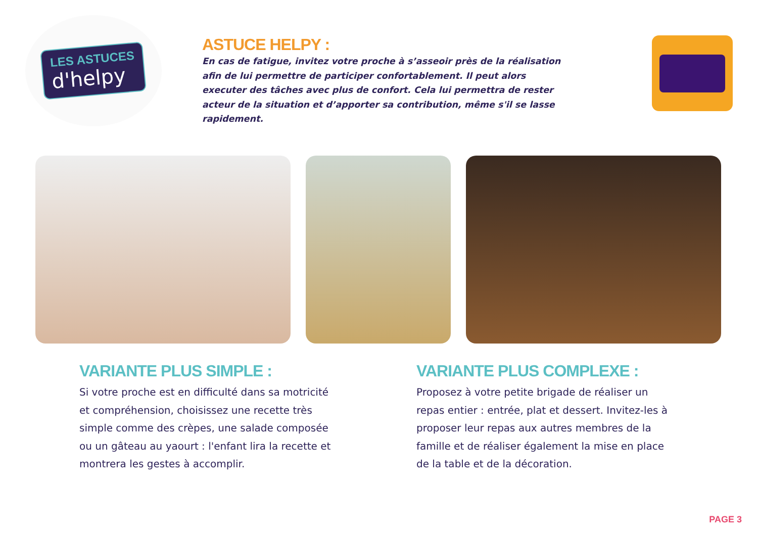LES ASTUCES
d'helpy
ASTUCE HELPY :
En cas de fatigue, invitez votre proche à s’asseoir près de la réalisation afin de lui permettre de participer confortablement. Il peut alors executer des tâches avec plus de confort. Cela lui permettra de rester acteur de la situation et d’apporter sa contribution, même s'il se lasse rapidement.
VARIANTE PLUS SIMPLE :
Si votre proche est en difficulté dans sa motricité et compréhension, choisissez une recette très simple comme des crèpes, une salade composée ou un gâteau au yaourt : l'enfant lira la recette et montrera les gestes à accomplir.
VARIANTE PLUS COMPLEXE :
Proposez à votre petite brigade de réaliser un repas entier : entrée, plat et dessert. Invitez-les à proposer leur repas aux autres membres de la famille et de réaliser également la mise en place de la table et de la décoration.
PAGE 3